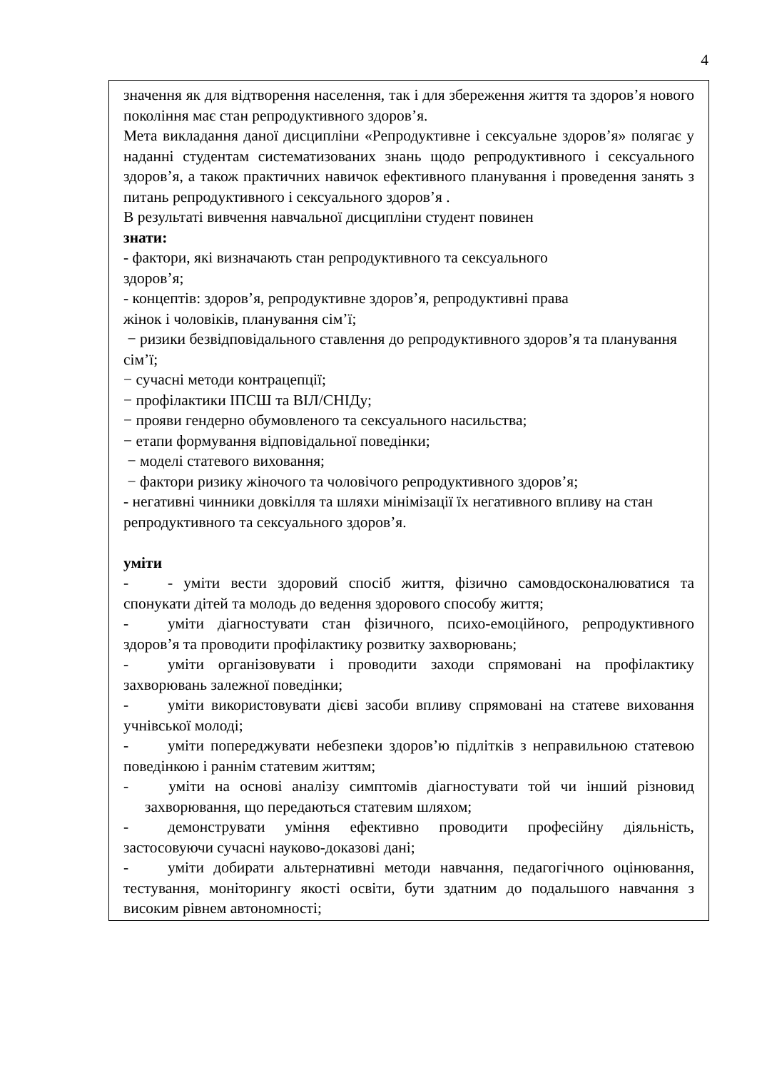4
| значення як для відтворення населення, так і для збереження життя та здоров’я нового покоління має стан репродуктивного здоров’я. Мета викладання даної дисципліни «Репродуктивне і сексуальне здоров’я» полягає у наданні студентам систематизованих знань щодо репродуктивного і сексуального здоров’я, а також практичних навичок ефективного планування і проведення занять з питань репродуктивного і сексуального здоров’я . В результаті вивчення навчальної дисципліни студент повинен знати: - фактори, які визначають стан репродуктивного та сексуального здоров’я; - концептів: здоров’я, репродуктивне здоров’я, репродуктивні права жінок і чоловіків, планування сім’ї; − ризики безвідповідального ставлення до репродуктивного здоров’я та планування сім’ї; − сучасні методи контрацепції; − профілактики ІПСШ та ВІЛ/СНІДу; − прояви гендерно обумовленого та сексуального насильства; − етапи формування відповідальної поведінки; − моделі статевого виховання; − фактори ризику жіночого та чоловічого репродуктивного здоров’я; - негативні чинники довкілля та шляхи мінімізації їх негативного впливу на стан репродуктивного та сексуального здоров’я. уміти - - уміти вести здоровий спосіб життя, фізично самовдосконалюватися та спонукати дітей та молодь до ведення здорового способу життя; - уміти діагностувати стан фізичного, психо-емоційного, репродуктивного здоров’я та проводити профілактику розвитку захворювань; - уміти організовувати і проводити заходи спрямовані на профілактику захворювань залежної поведінки; - уміти використовувати дієві засоби впливу спрямовані на статеве виховання учнівської молоді; - уміти попереджувати небезпеки здоров’ю підлітків з неправильною статевою поведінкою і раннім статевим життям; - уміти на основі аналізу симптомів діагностувати той чи інший різновид захворювання, що передаються статевим шляхом; - демонструвати уміння ефективно проводити професійну діяльність, застосовуючи сучасні науково-доказові дані; - уміти добирати альтернативні методи навчання, педагогічного оцінювання, тестування, моніторингу якості освіти, бути здатним до подальшого навчання з високим рівнем автономності; |